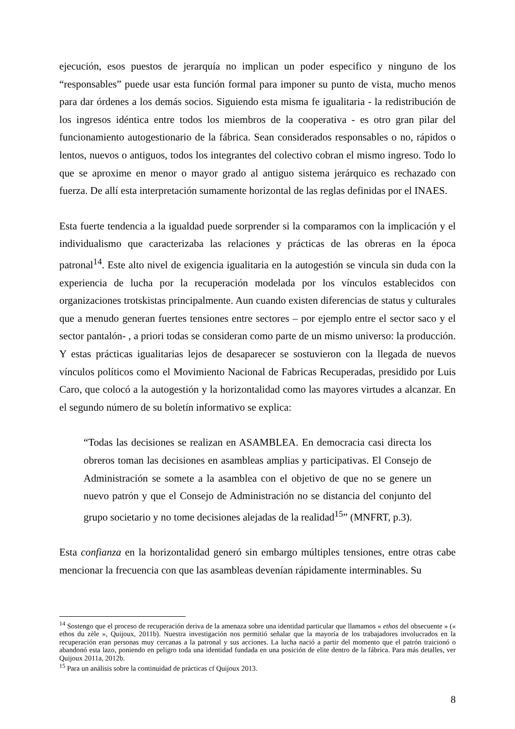ejecución, esos puestos de jerarquía no implican un poder especifico y ninguno de los “responsables” puede usar esta función formal para imponer su punto de vista, mucho menos para dar órdenes a los demás socios. Siguiendo esta misma fe igualitaria - la redistribución de los ingresos idéntica entre todos los miembros de la cooperativa - es otro gran pilar del funcionamiento autogestionario de la fábrica. Sean considerados responsables o no, rápidos o lentos, nuevos o antiguos, todos los integrantes del colectivo cobran el mismo ingreso. Todo lo que se aproxime en menor o mayor grado al antiguo sistema jerárquico es rechazado con fuerza. De allí esta interpretación sumamente horizontal de las reglas definidas por el INAES.
Esta fuerte tendencia a la igualdad puede sorprender si la comparamos con la implicación y el individualismo que caracterizaba las relaciones y prácticas de las obreras en la época patronal<sup>14</sup>. Este alto nivel de exigencia igualitaria en la autogestión se vincula sin duda con la experiencia de lucha por la recuperación modelada por los vínculos establecidos con organizaciones trotskistas principalmente. Aun cuando existen diferencias de status y culturales que a menudo generan fuertes tensiones entre sectores – por ejemplo entre el sector saco y el sector pantalón- , a priori todas se consideran como parte de un mismo universo: la producción. Y estas prácticas igualitarias lejos de desaparecer se sostuvieron con la llegada de nuevos vínculos políticos como el Movimiento Nacional de Fabricas Recuperadas, presidido por Luis Caro, que colocó a la autogestión y la horizontalidad como las mayores virtudes a alcanzar. En el segundo número de su boletín informativo se explica:
“Todas las decisiones se realizan en ASAMBLEA. En democracia casi directa los obreros toman las decisiones en asambleas amplias y participativas. El Consejo de Administración se somete a la asamblea con el objetivo de que no se genere un nuevo patrón y que el Consejo de Administración no se distancia del conjunto del grupo societario y no tome decisiones alejadas de la realidad<sup>15</sup>” (MNFRT, p.3).
Esta confianza en la horizontalidad generó sin embargo múltiples tensiones, entre otras cabe mencionar la frecuencia con que las asambleas devenían rápidamente interminables. Su
<sup>14</sup> Sostengo que el proceso de recuperación deriva de la amenaza sobre una identidad particular que llamamos « ethos del obsecuente » (« ethos du zèle », Quijoux, 2011b). Nuestra investigación nos permitió señalar que la mayoría de los trabajadores involucrados en la recuperación eran personas muy cercanas a la patronal y sus acciones. La lucha nació a partir del momento que el patrón traicionó o abandonó esta lazo, poniendo en peligro toda una identidad fundada en una posición de elite dentro de la fábrica. Para más detalles, ver Quijoux 2011a, 2012b.
<sup>15</sup> Para un análisis sobre la continuidad de prácticas cf Quijoux 2013.
8